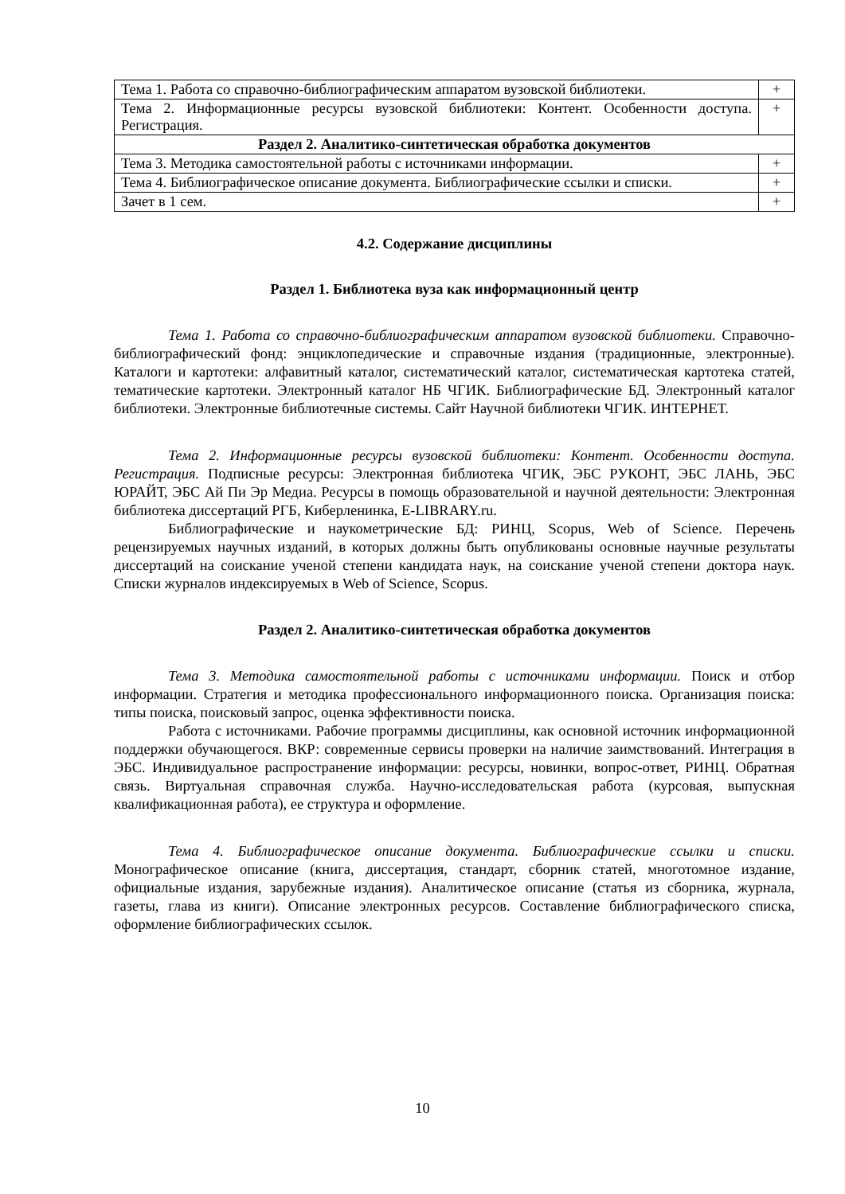| Тема 1. Работа со справочно-библиографическим аппаратом вузовской библиотеки. | + |
| Тема 2. Информационные ресурсы вузовской библиотеки: Контент. Особенности доступа. Регистрация. | + |
| Раздел 2. Аналитико-синтетическая обработка документов | |
| Тема 3. Методика самостоятельной работы с источниками информации. | + |
| Тема 4. Библиографическое описание документа. Библиографические ссылки и списки. | + |
| Зачет в 1 сем. | + |
4.2. Содержание дисциплины
Раздел 1. Библиотека вуза как информационный центр
Тема 1. Работа со справочно-библиографическим аппаратом вузовской библиотеки. Справочно-библиографический фонд: энциклопедические и справочные издания (традиционные, электронные). Каталоги и картотеки: алфавитный каталог, систематический каталог, систематическая картотека статей, тематические картотеки. Электронный каталог НБ ЧГИК. Библиографические БД. Электронный каталог библиотеки. Электронные библиотечные системы. Сайт Научной библиотеки ЧГИК. ИНТЕРНЕТ.
Тема 2. Информационные ресурсы вузовской библиотеки: Контент. Особенности доступа. Регистрация. Подписные ресурсы: Электронная библиотека ЧГИК, ЭБС РУКОНТ, ЭБС ЛАНЬ, ЭБС ЮРАЙТ, ЭБС Ай Пи Эр Медиа. Ресурсы в помощь образовательной и научной деятельности: Электронная библиотека диссертаций РГБ, Киберленинка, E-LIBRARY.ru.
Библиографические и наукометрические БД: РИНЦ, Scopus, Web of Science. Перечень рецензируемых научных изданий, в которых должны быть опубликованы основные научные результаты диссертаций на соискание ученой степени кандидата наук, на соискание ученой степени доктора наук. Списки журналов индексируемых в Web of Science, Scopus.
Раздел 2. Аналитико-синтетическая обработка документов
Тема 3. Методика самостоятельной работы с источниками информации. Поиск и отбор информации. Стратегия и методика профессионального информационного поиска. Организация поиска: типы поиска, поисковый запрос, оценка эффективности поиска.
Работа с источниками. Рабочие программы дисциплины, как основной источник информационной поддержки обучающегося. ВКР: современные сервисы проверки на наличие заимствований. Интеграция в ЭБС. Индивидуальное распространение информации: ресурсы, новинки, вопрос-ответ, РИНЦ. Обратная связь. Виртуальная справочная служба. Научно-исследовательская работа (курсовая, выпускная квалификационная работа), ее структура и оформление.
Тема 4. Библиографическое описание документа. Библиографические ссылки и списки. Монографическое описание (книга, диссертация, стандарт, сборник статей, многотомное издание, официальные издания, зарубежные издания). Аналитическое описание (статья из сборника, журнала, газеты, глава из книги). Описание электронных ресурсов. Составление библиографического списка, оформление библиографических ссылок.
10